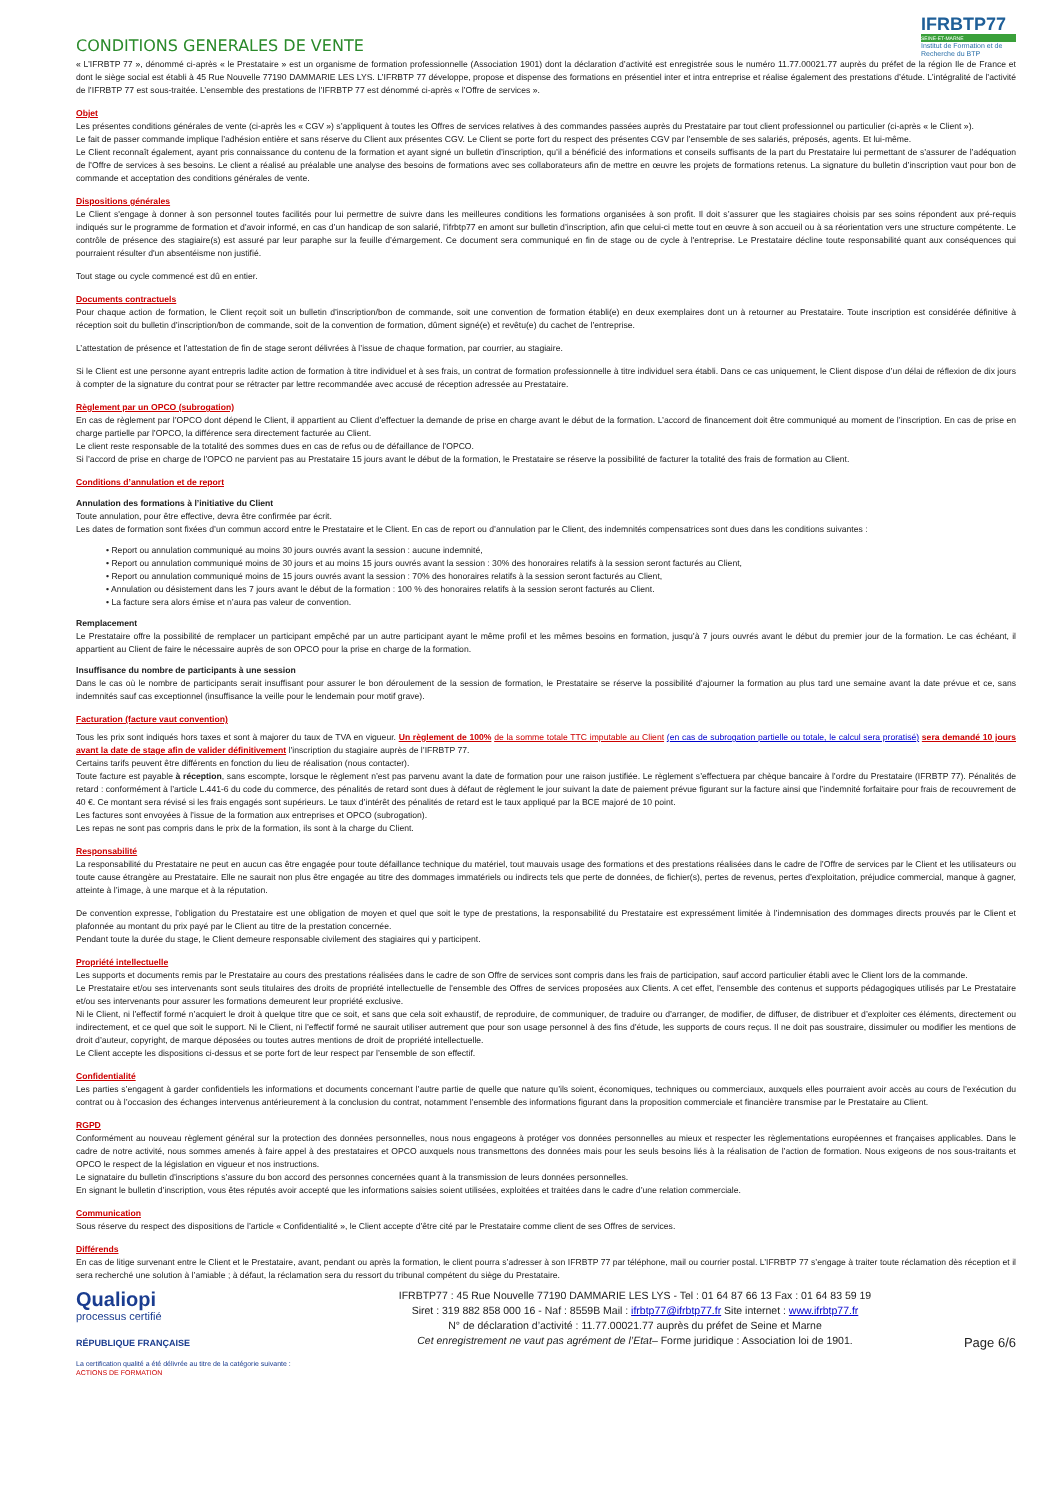CONDITIONS GENERALES DE VENTE
IFRBTP77
SEINE-ET-MARNE
Institut de Formation et de Recherche du BTP
« L’IFRBTP 77 », dénommé ci-après « le Prestataire » est un organisme de formation professionnelle (Association 1901) dont la déclaration d’activité est enregistrée sous le numéro 11.77.00021.77 auprès du préfet de la région Ile de France et dont le siège social est établi à 45 Rue Nouvelle 77190 DAMMARIE LES LYS. L’IFRBTP 77 développe, propose et dispense des formations en présentiel inter et intra entreprise et réalise également des prestations d’étude. L’intégralité de l’activité de l’IFRBTP 77 est sous-traitée. L’ensemble des prestations de l’IFRBTP 77 est dénommé ci-après « l’Offre de services ».
Objet
Les présentes conditions générales de vente (ci-après les « CGV ») s’appliquent à toutes les Offres de services relatives à des commandes passées auprès du Prestataire par tout client professionnel ou particulier (ci-après « le Client »).
Le fait de passer commande implique l’adhésion entière et sans réserve du Client aux présentes CGV. Le Client se porte fort du respect des présentes CGV par l’ensemble de ses salariés, préposés, agents. Et lui-même.
Le Client reconnaît également, ayant pris connaissance du contenu de la formation et ayant signé un bulletin d’inscription, qu’il a bénéficié des informations et conseils suffisants de la part du Prestataire lui permettant de s’assurer de l’adéquation de l’Offre de services à ses besoins. Le client a réalisé au préalable une analyse des besoins de formations avec ses collaborateurs afin de mettre en œuvre les projets de formations retenus. La signature du bulletin d’inscription vaut pour bon de commande et acceptation des conditions générales de vente.
Dispositions générales
Le Client s'engage à donner à son personnel toutes facilités pour lui permettre de suivre dans les meilleures conditions les formations organisées à son profit. Il doit s’assurer que les stagiaires choisis par ses soins répondent aux pré-requis indiqués sur le programme de formation et d’avoir informé, en cas d’un handicap de son salarié, l’ifrbtp77 en amont sur bulletin d’inscription, afin que celui-ci mette tout en œuvre à son accueil ou à sa réorientation vers une structure compétente. Le contrôle de présence des stagiaire(s) est assuré par leur paraphe sur la feuille d’émargement. Ce document sera communiqué en fin de stage ou de cycle à l'entreprise. Le Prestataire décline toute responsabilité quant aux conséquences qui pourraient résulter d'un absentéisme non justifié.
Tout stage ou cycle commencé est dû en entier.
Documents contractuels
Pour chaque action de formation, le Client reçoit soit un bulletin d’inscription/bon de commande, soit une convention de formation établi(e) en deux exemplaires dont un à retourner au Prestataire. Toute inscription est considérée définitive à réception soit du bulletin d’inscription/bon de commande, soit de la convention de formation, dûment signé(e) et revêtu(e) du cachet de l’entreprise.
L’attestation de présence et l’attestation de fin de stage seront délivrées à l’issue de chaque formation, par courrier, au stagiaire.
Si le Client est une personne ayant entrepris ladite action de formation à titre individuel et à ses frais, un contrat de formation professionnelle à titre individuel sera établi. Dans ce cas uniquement, le Client dispose d’un délai de réflexion de dix jours à compter de la signature du contrat pour se rétracter par lettre recommandée avec accusé de réception adressée au Prestataire.
Règlement par un OPCO (subrogation)
En cas de règlement par l’OPCO dont dépend le Client, il appartient au Client d’effectuer la demande de prise en charge avant le début de la formation. L’accord de financement doit être communiqué au moment de l’inscription. En cas de prise en charge partielle par l’OPCO, la différence sera directement facturée au Client.
Le client reste responsable de la totalité des sommes dues en cas de refus ou de défaillance de l’OPCO.
Si l’accord de prise en charge de l’OPCO ne parvient pas au Prestataire 15 jours avant le début de la formation, le Prestataire se réserve la possibilité de facturer la totalité des frais de formation au Client.
Conditions d’annulation et de report
Annulation des formations à l’initiative du Client
Toute annulation, pour être effective, devra être confirmée par écrit.
Les dates de formation sont fixées d’un commun accord entre le Prestataire et le Client. En cas de report ou d’annulation par le Client, des indemnités compensatrices sont dues dans les conditions suivantes :
• Report ou annulation communiqué au moins 30 jours ouvrés avant la session : aucune indemnité,
• Report ou annulation communiqué moins de 30 jours et au moins 15 jours ouvrés avant la session : 30% des honoraires relatifs à la session seront facturés au Client,
• Report ou annulation communiqué moins de 15 jours ouvrés avant la session : 70% des honoraires relatifs à la session seront facturés au Client,
• Annulation ou désistement dans les 7 jours avant le début de la formation : 100 % des honoraires relatifs à la session seront facturés au Client.
• La facture sera alors émise et n’aura pas valeur de convention.
Remplacement
Le Prestataire offre la possibilité de remplacer un participant empêché par un autre participant ayant le même profil et les mêmes besoins en formation, jusqu’à 7 jours ouvrés avant le début du premier jour de la formation. Le cas échéant, il appartient au Client de faire le nécessaire auprès de son OPCO pour la prise en charge de la formation.
Insuffisance du nombre de participants à une session
Dans le cas où le nombre de participants serait insuffisant pour assurer le bon déroulement de la session de formation, le Prestataire se réserve la possibilité d’ajourner la formation au plus tard une semaine avant la date prévue et ce, sans indemnités sauf cas exceptionnel (insuffisance la veille pour le lendemain pour motif grave).
Facturation (facture vaut convention)
Tous les prix sont indiqués hors taxes et sont à majorer du taux de TVA en vigueur. Un règlement de 100% de la somme totale TTC imputable au Client (en cas de subrogation partielle ou totale, le calcul sera proratisé) sera demandé 10 jours avant la date de stage afin de valider définitivement l’inscription du stagiaire auprès de l’IFRBTP 77.
Certains tarifs peuvent être différents en fonction du lieu de réalisation (nous contacter).
Toute facture est payable à réception, sans escompte, lorsque le règlement n’est pas parvenu avant la date de formation pour une raison justifiée. Le règlement s’effectuera par chèque bancaire à l’ordre du Prestataire (IFRBTP 77). Pénalités de retard : conformément à l’article L.441-6 du code du commerce, des pénalités de retard sont dues à défaut de règlement le jour suivant la date de paiement prévue figurant sur la facture ainsi que l’indemnité forfaitaire pour frais de recouvrement de 40 €. Ce montant sera révisé si les frais engagés sont supérieurs. Le taux d’intérêt des pénalités de retard est le taux appliqué par la BCE majoré de 10 point.
Les factures sont envoyées à l’issue de la formation aux entreprises et OPCO (subrogation).
Les repas ne sont pas compris dans le prix de la formation, ils sont à la charge du Client.
Responsabilité
La responsabilité du Prestataire ne peut en aucun cas être engagée pour toute défaillance technique du matériel, tout mauvais usage des formations et des prestations réalisées dans le cadre de l’Offre de services par le Client et les utilisateurs ou toute cause étrangère au Prestataire. Elle ne saurait non plus être engagée au titre des dommages immatériels ou indirects tels que perte de données, de fichier(s), pertes de revenus, pertes d’exploitation, préjudice commercial, manque à gagner, atteinte à l’image, à une marque et à la réputation.
De convention expresse, l’obligation du Prestataire est une obligation de moyen et quel que soit le type de prestations, la responsabilité du Prestataire est expressément limitée à l’indemnisation des dommages directs prouvés par le Client et plafonnée au montant du prix payé par le Client au titre de la prestation concernée.
Pendant toute la durée du stage, le Client demeure responsable civilement des stagiaires qui y participent.
Propriété intellectuelle
Les supports et documents remis par le Prestataire au cours des prestations réalisées dans le cadre de son Offre de services sont compris dans les frais de participation, sauf accord particulier établi avec le Client lors de la commande.
Le Prestataire et/ou ses intervenants sont seuls titulaires des droits de propriété intellectuelle de l’ensemble des Offres de services proposées aux Clients. A cet effet, l’ensemble des contenus et supports pédagogiques utilisés par Le Prestataire et/ou ses intervenants pour assurer les formations demeurent leur propriété exclusive.
Ni le Client, ni l’effectif formé n’acquiert le droit à quelque titre que ce soit, et sans que cela soit exhaustif, de reproduire, de communiquer, de traduire ou d’arranger, de modifier, de diffuser, de distribuer et d’exploiter ces éléments, directement ou indirectement, et ce quel que soit le support. Ni le Client, ni l’effectif formé ne saurait utiliser autrement que pour son usage personnel à des fins d’étude, les supports de cours reçus. Il ne doit pas soustraire, dissimuler ou modifier les mentions de droit d’auteur, copyright, de marque déposées ou toutes autres mentions de droit de propriété intellectuelle.
Le Client accepte les dispositions ci-dessus et se porte fort de leur respect par l’ensemble de son effectif.
Confidentialité
Les parties s’engagent à garder confidentiels les informations et documents concernant l’autre partie de quelle que nature qu’ils soient, économiques, techniques ou commerciaux, auxquels elles pourraient avoir accès au cours de l’exécution du contrat ou à l’occasion des échanges intervenus antérieurement à la conclusion du contrat, notamment l’ensemble des informations figurant dans la proposition commerciale et financière transmise par le Prestataire au Client.
RGPD
Conformément au nouveau règlement général sur la protection des données personnelles, nous nous engageons à protéger vos données personnelles au mieux et respecter les règlementations européennes et françaises applicables. Dans le cadre de notre activité, nous sommes amenés à faire appel à des prestataires et OPCO auxquels nous transmettons des données mais pour les seuls besoins liés à la réalisation de l’action de formation. Nous exigeons de nos sous-traitants et OPCO le respect de la législation en vigueur et nos instructions.
Le signataire du bulletin d’inscriptions s’assure du bon accord des personnes concernées quant à la transmission de leurs données personnelles.
En signant le bulletin d’inscription, vous êtes réputés avoir accepté que les informations saisies soient utilisées, exploitées et traitées dans le cadre d’une relation commerciale.
Communication
Sous réserve du respect des dispositions de l’article « Confidentialité », le Client accepte d’être cité par le Prestataire comme client de ses Offres de services.
Différends
En cas de litige survenant entre le Client et le Prestataire, avant, pendant ou après la formation, le client pourra s’adresser à son IFRBTP 77 par téléphone, mail ou courrier postal. L’IFRBTP 77 s’engage à traiter toute réclamation dès réception et il sera recherché une solution à l’amiable ; à défaut, la réclamation sera du ressort du tribunal compétent du siège du Prestataire.
Qualiopi
processus certifié
RÉPUBLIQUE FRANÇAISE
IFRBTP77 : 45 Rue Nouvelle 77190 DAMMARIE LES LYS - Tel : 01 64 87 66 13 Fax : 01 64 83 59 19
Siret : 319 882 858 000 16 - Naf : 8559B Mail : ifrbtp77@ifrbtp77.fr Site internet : www.ifrbtp77.fr
N° de déclaration d’activité : 11.77.00021.77 auprès du préfet de Seine et Marne
Cet enregistrement ne vaut pas agrément de l’Etat– Forme juridique : Association loi de 1901.
Page 6/6
La certification qualité a été délivrée au titre de la catégorie suivante :
ACTIONS DE FORMATION